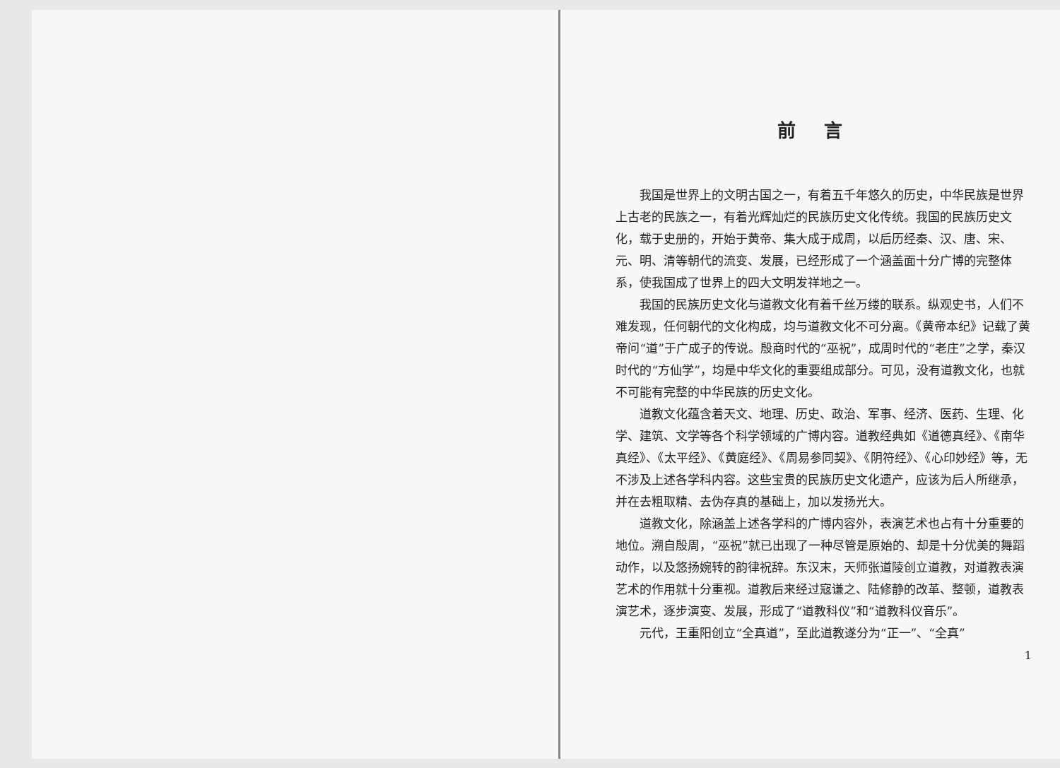前言
我国是世界上的文明古国之一，有着五千年悠久的历史，中华民族是世界上古老的民族之一，有着光辉灿烂的民族历史文化传统。我国的民族历史文化，载于史册的，开始于黄帝、集大成于成周，以后历经秦、汉、唐、宋、元、明、清等朝代的流变、发展，已经形成了一个涵盖面十分广博的完整体系，使我国成了世界上的四大文明发祥地之一。
我国的民族历史文化与道教文化有着千丝万缕的联系。纵观史书，人们不难发现，任何朝代的文化构成，均与道教文化不可分离。《黄帝本纪》记载了黄帝问“道”于广成子的传说。殷商时代的“巫祝”，成周时代的“老庄”之学，秦汉时代的“方仙学”，均是中华文化的重要组成部分。可见，没有道教文化，也就不可能有完整的中华民族的历史文化。
道教文化蕴含着天文、地理、历史、政治、军事、经济、医药、生理、化学、建筑、文学等各个科学领域的广博内容。道教经典如《道德真经》、《南华真经》、《太平经》、《黄庭经》、《周易参同契》、《阴符经》、《心印妙经》等，无不涉及上述各学科内容。这些宝贵的民族历史文化遗产，应该为后人所继承，并在去粗取精、去伪存真的基础上，加以发扬光大。
道教文化，除涵盖上述各学科的广博内容外，表演艺术也占有十分重要的地位。溯自殷周，“巫祝”就已出现了一种尽管是原始的、却是十分优美的舞蹈动作，以及悠扬婉转的韵律祝辞。东汉末，天师张道陵创立道教，对道教表演艺术的作用就十分重视。道教后来经过寇谦之、陆修静的改革、整顿，道教表演艺术，逐步演变、发展，形成了“道教科仪”和“道教科仪音乐”。
元代，王重阳创立“全真道”，至此道教遂分为“正一”、“全真”
1